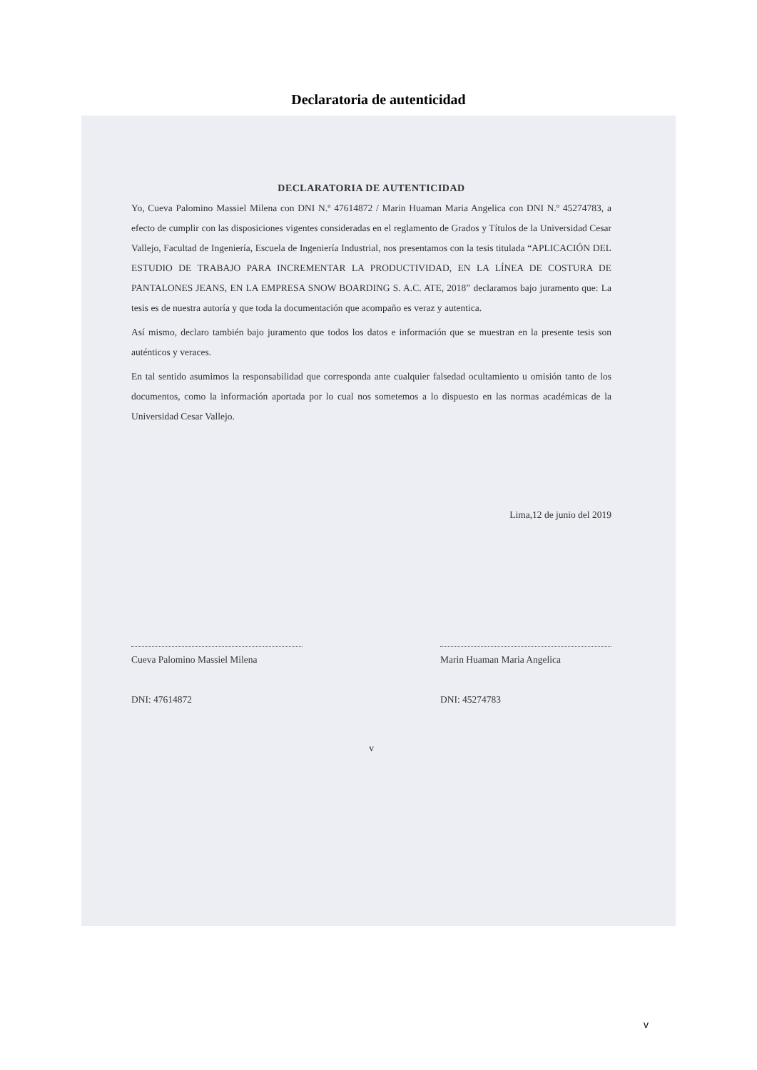Declaratoria de autenticidad
DECLARATORIA DE AUTENTICIDAD
Yo, Cueva Palomino Massiel Milena con DNI N.º 47614872 / Marin Huaman Maria Angelica con DNI N.º 45274783, a efecto de cumplir con las disposiciones vigentes consideradas en el reglamento de Grados y Títulos de la Universidad Cesar Vallejo, Facultad de Ingeniería, Escuela de Ingeniería Industrial, nos presentamos con la tesis titulada “APLICACIÓN DEL ESTUDIO DE TRABAJO PARA INCREMENTAR LA PRODUCTIVIDAD, EN LA LÍNEA DE COSTURA DE PANTALONES JEANS, EN LA EMPRESA SNOW BOARDING S. A.C. ATE, 2018” declaramos bajo juramento que: La tesis es de nuestra autoría y que toda la documentación que acompaño es veraz y autentica.
Así mismo, declaro también bajo juramento que todos los datos e información que se muestran en la presente tesis son auténticos y veraces.
En tal sentido asumimos la responsabilidad que corresponda ante cualquier falsedad ocultamiento u omisión tanto de los documentos, como la información aportada por lo cual nos sometemos a lo dispuesto en las normas académicas de la Universidad Cesar Vallejo.
Lima,12 de junio del 2019
Cueva Palomino Massiel Milena
DNI: 47614872
Marin Huaman Maria Angelica
DNI: 45274783
v
v